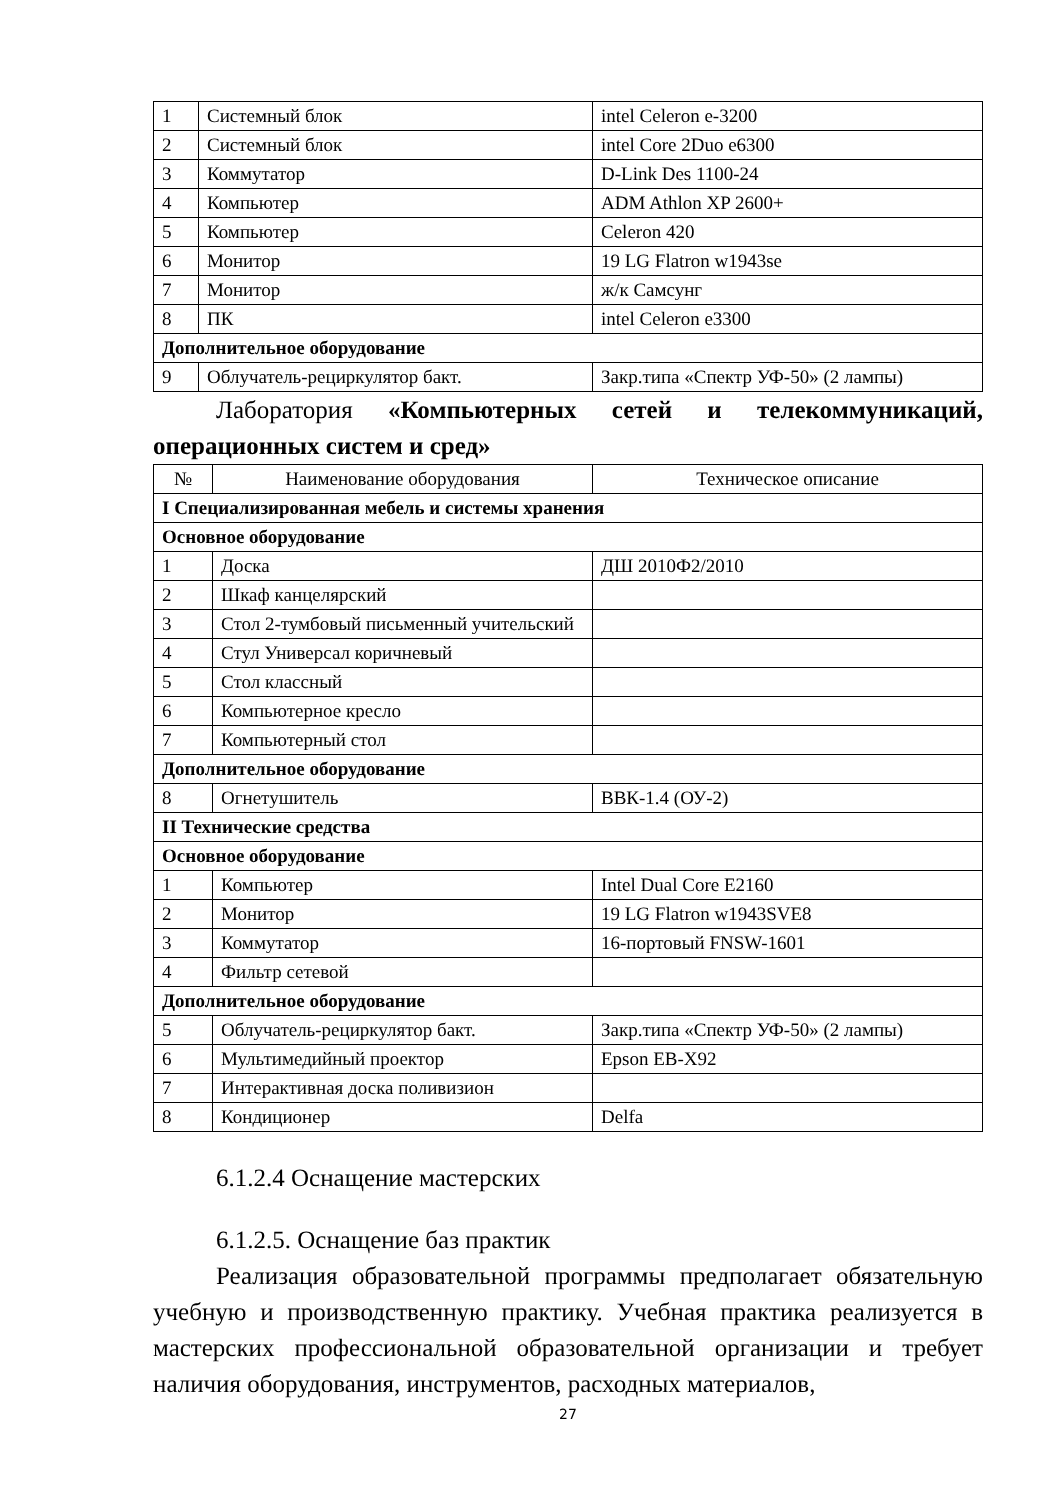| 1 | Системный блок | intel Celeron e-3200 |
| 2 | Системный блок | intel Core 2Duo e6300 |
| 3 | Коммутатор | D-Link Des 1100-24 |
| 4 | Компьютер | ADM Athlon XP 2600+ |
| 5 | Компьютер | Celeron 420 |
| 6 | Монитор | 19 LG Flatron w1943se |
| 7 | Монитор | ж/к Самсунг |
| 8 | ПК | intel Celeron e3300 |
| Дополнительное оборудование | | |
| 9 | Облучатель-рециркулятор бакт. | Закр.типа «Спектр УФ-50» (2 лампы) |
Лаборатория «Компьютерных сетей и телекоммуникаций, операционных систем и сред»
| № | Наименование оборудования | Техническое описание |
| --- | --- | --- |
| I Специализированная мебель и системы хранения | | |
| Основное оборудование | | |
| 1 | Доска | ДШ 2010Ф2/2010 |
| 2 | Шкаф канцелярский | |
| 3 | Стол 2-тумбовый письменный учительский | |
| 4 | Стул Универсал коричневый | |
| 5 | Стол классный | |
| 6 | Компьютерное кресло | |
| 7 | Компьютерный стол | |
| Дополнительное оборудование | | |
| 8 | Огнетушитель | ВВК-1.4 (ОУ-2) |
| II Технические средства | | |
| Основное оборудование | | |
| 1 | Компьютер | Intel Dual Core E2160 |
| 2 | Монитор | 19 LG Flatron w1943SVE8 |
| 3 | Коммутатор | 16-портовый FNSW-1601 |
| 4 | Фильтр сетевой | |
| Дополнительное оборудование | | |
| 5 | Облучатель-рециркулятор бакт. | Закр.типа «Спектр УФ-50» (2 лампы) |
| 6 | Мультимедийный проектор | Epson EB-X92 |
| 7 | Интерактивная доска поливизион | |
| 8 | Кондиционер | Delfa |
6.1.2.4 Оснащение мастерских
6.1.2.5. Оснащение баз практик
Реализация образовательной программы предполагает обязательную учебную и производственную практику. Учебная практика реализуется в мастерских профессиональной образовательной организации и требует наличия оборудования, инструментов, расходных материалов,
27